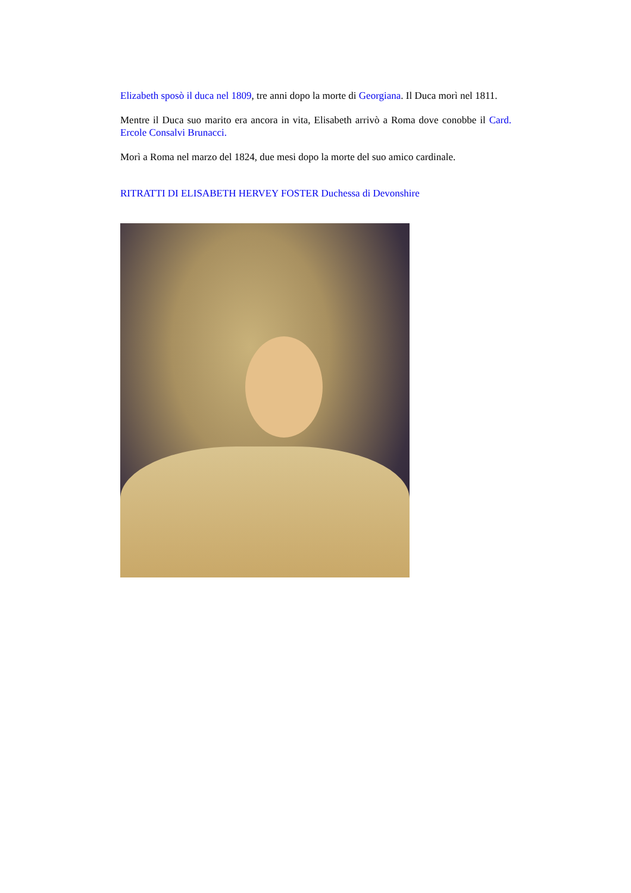Elizabeth sposò il duca nel 1809, tre anni dopo la morte di Georgiana. Il Duca morì nel 1811.
Mentre il Duca suo marito era ancora in vita, Elisabeth arrivò a Roma dove conobbe il Card. Ercole Consalvi Brunacci.
Morì a Roma nel marzo del 1824, due mesi dopo la morte del suo amico cardinale.
RITRATTI DI ELISABETH HERVEY FOSTER Duchessa di Devonshire